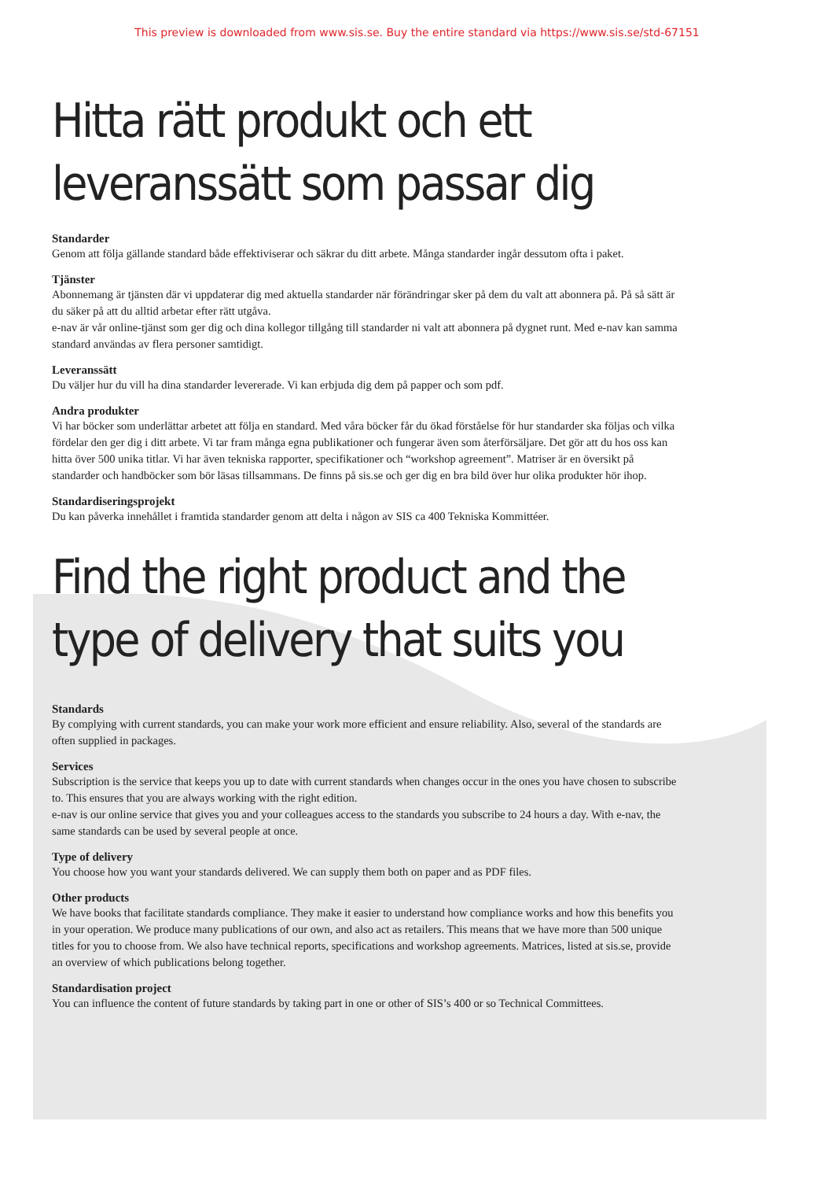This preview is downloaded from www.sis.se. Buy the entire standard via https://www.sis.se/std-67151
Hitta rätt produkt och ett
leveranssätt som passar dig
Standarder
Genom att följa gällande standard både effektiviserar och säkrar du ditt arbete. Många standarder ingår dessutom ofta i paket.
Tjänster
Abonnemang är tjänsten där vi uppdaterar dig med aktuella standarder när förändringar sker på dem du valt att abonnera på. På så sätt är du säker på att du alltid arbetar efter rätt utgåva.
e-nav är vår online-tjänst som ger dig och dina kollegor tillgång till standarder ni valt att abonnera på dygnet runt. Med e-nav kan samma standard användas av flera personer samtidigt.
Leveranssätt
Du väljer hur du vill ha dina standarder levererade. Vi kan erbjuda dig dem på papper och som pdf.
Andra produkter
Vi har böcker som underlättar arbetet att följa en standard. Med våra böcker får du ökad förståelse för hur standarder ska följas och vilka fördelar den ger dig i ditt arbete. Vi tar fram många egna publikationer och fungerar även som återförsäljare. Det gör att du hos oss kan hitta över 500 unika titlar. Vi har även tekniska rapporter, specifikationer och “workshop agreement”. Matriser är en översikt på standarder och handböcker som bör läsas tillsammans. De finns på sis.se och ger dig en bra bild över hur olika produkter hör ihop.
Standardiseringsprojekt
Du kan påverka innehållet i framtida standarder genom att delta i någon av SIS ca 400 Tekniska Kommittéer.
Find the right product and the
type of delivery that suits you
Standards
By complying with current standards, you can make your work more efficient and ensure reliability. Also, several of the standards are often supplied in packages.
Services
Subscription is the service that keeps you up to date with current standards when changes occur in the ones you have chosen to subscribe to. This ensures that you are always working with the right edition.
e-nav is our online service that gives you and your colleagues access to the standards you subscribe to 24 hours a day. With e-nav, the same standards can be used by several people at once.
Type of delivery
You choose how you want your standards delivered. We can supply them both on paper and as PDF files.
Other products
We have books that facilitate standards compliance. They make it easier to understand how compliance works and how this benefits you in your operation. We produce many publications of our own, and also act as retailers. This means that we have more than 500 unique titles for you to choose from. We also have technical reports, specifications and workshop agreements. Matrices, listed at sis.se, provide an overview of which publications belong together.
Standardisation project
You can influence the content of future standards by taking part in one or other of SIS’s 400 or so Technical Committees.